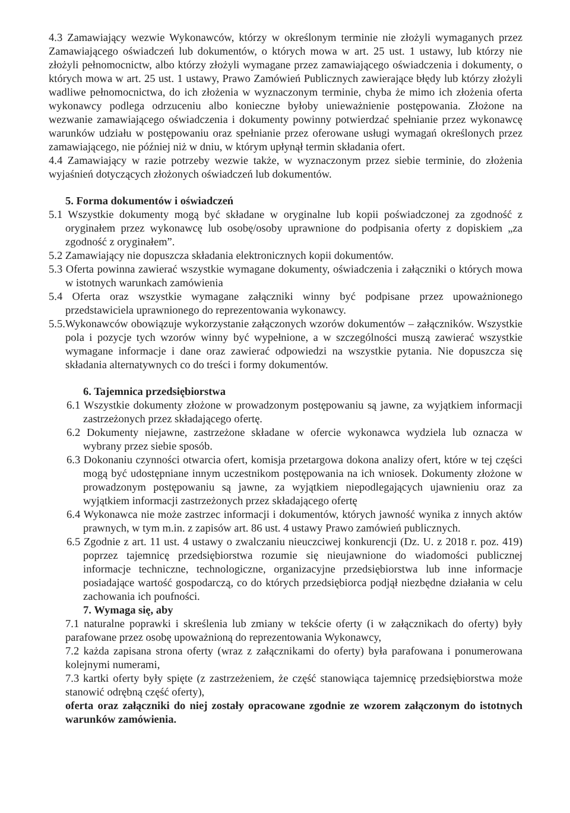4.3 Zamawiający wezwie Wykonawców, którzy w określonym terminie nie złożyli wymaganych przez Zamawiającego oświadczeń lub dokumentów, o których mowa w art. 25 ust. 1 ustawy, lub którzy nie złożyli pełnomocnictw, albo którzy złożyli wymagane przez zamawiającego oświadczenia i dokumenty, o których mowa w art. 25 ust. 1 ustawy, Prawo Zamówień Publicznych zawierające błędy lub którzy złożyli wadliwe pełnomocnictwa, do ich złożenia w wyznaczonym terminie, chyba że mimo ich złożenia oferta wykonawcy podlega odrzuceniu albo konieczne byłoby unieważnienie postępowania. Złożone na wezwanie zamawiającego oświadczenia i dokumenty powinny potwierdzać spełnianie przez wykonawcę warunków udziału w postępowaniu oraz spełnianie przez oferowane usługi wymagań określonych przez zamawiającego, nie później niż w dniu, w którym upłynął termin składania ofert.
4.4 Zamawiający w razie potrzeby wezwie także, w wyznaczonym przez siebie terminie, do złożenia wyjaśnień dotyczących złożonych oświadczeń lub dokumentów.
5. Forma dokumentów i oświadczeń
5.1 Wszystkie dokumenty mogą być składane w oryginalne lub kopii poświadczonej za zgodność z oryginałem przez wykonawcę lub osobę/osoby uprawnione do podpisania oferty z dopiskiem „za zgodność z oryginałem”.
5.2 Zamawiający nie dopuszcza składania elektronicznych kopii dokumentów.
5.3 Oferta powinna zawierać wszystkie wymagane dokumenty, oświadczenia i załączniki o których mowa w istotnych warunkach zamówienia
5.4 Oferta oraz wszystkie wymagane załączniki winny być podpisane przez upoważnionego przedstawiciela uprawnionego do reprezentowania wykonawcy.
5.5.Wykonawców obowiązuje wykorzystanie załączonych wzorów dokumentów – załączników. Wszystkie pola i pozycje tych wzorów winny być wypełnione, a w szczególności muszą zawierać wszystkie wymagane informacje i dane oraz zawierać odpowiedzi na wszystkie pytania. Nie dopuszcza się składania alternatywnych co do treści i formy dokumentów.
6. Tajemnica przedsiębiorstwa
6.1 Wszystkie dokumenty złożone w prowadzonym postępowaniu są jawne, za wyjątkiem informacji zastrzeżonych przez składającego ofertę.
6.2 Dokumenty niejawne, zastrzeżone składane w ofercie wykonawca wydziela lub oznacza w wybrany przez siebie sposób.
6.3 Dokonaniu czynności otwarcia ofert, komisja przetargowa dokona analizy ofert, które w tej części mogą być udostępniane innym uczestnikom postępowania na ich wniosek. Dokumenty złożone w prowadzonym postępowaniu są jawne, za wyjątkiem niepodlegających ujawnieniu oraz za wyjątkiem informacji zastrzeżonych przez składającego ofertę
6.4 Wykonawca nie może zastrzec informacji i dokumentów, których jawność wynika z innych aktów prawnych, w tym m.in. z zapisów art. 86 ust. 4 ustawy Prawo zamówień publicznych.
6.5 Zgodnie z art. 11 ust. 4 ustawy o zwalczaniu nieuczciwej konkurencji (Dz. U. z 2018 r. poz. 419) poprzez tajemnicę przedsiębiorstwa rozumie się nieujawnione do wiadomości publicznej informacje techniczne, technologiczne, organizacyjne przedsiębiorstwa lub inne informacje posiadające wartość gospodarczą, co do których przedsiębiorca podjął niezbędne działania w celu zachowania ich poufności.
7. Wymaga się, aby
7.1 naturalne poprawki i skreślenia lub zmiany w tekście oferty (i w załącznikach do oferty) były parafowane przez osobę upoważnioną do reprezentowania Wykonawcy,
7.2 każda zapisana strona oferty (wraz z załącznikami do oferty) była parafowana i ponumerowana kolejnymi numerami,
7.3 kartki oferty były spięte (z zastrzeżeniem, że część stanowiąca tajemnicę przedsiębiorstwa może stanowić odrębną część oferty),
oferta oraz załączniki do niej zostały opracowane zgodnie ze wzorem załączonym do istotnych warunków zamówienia.